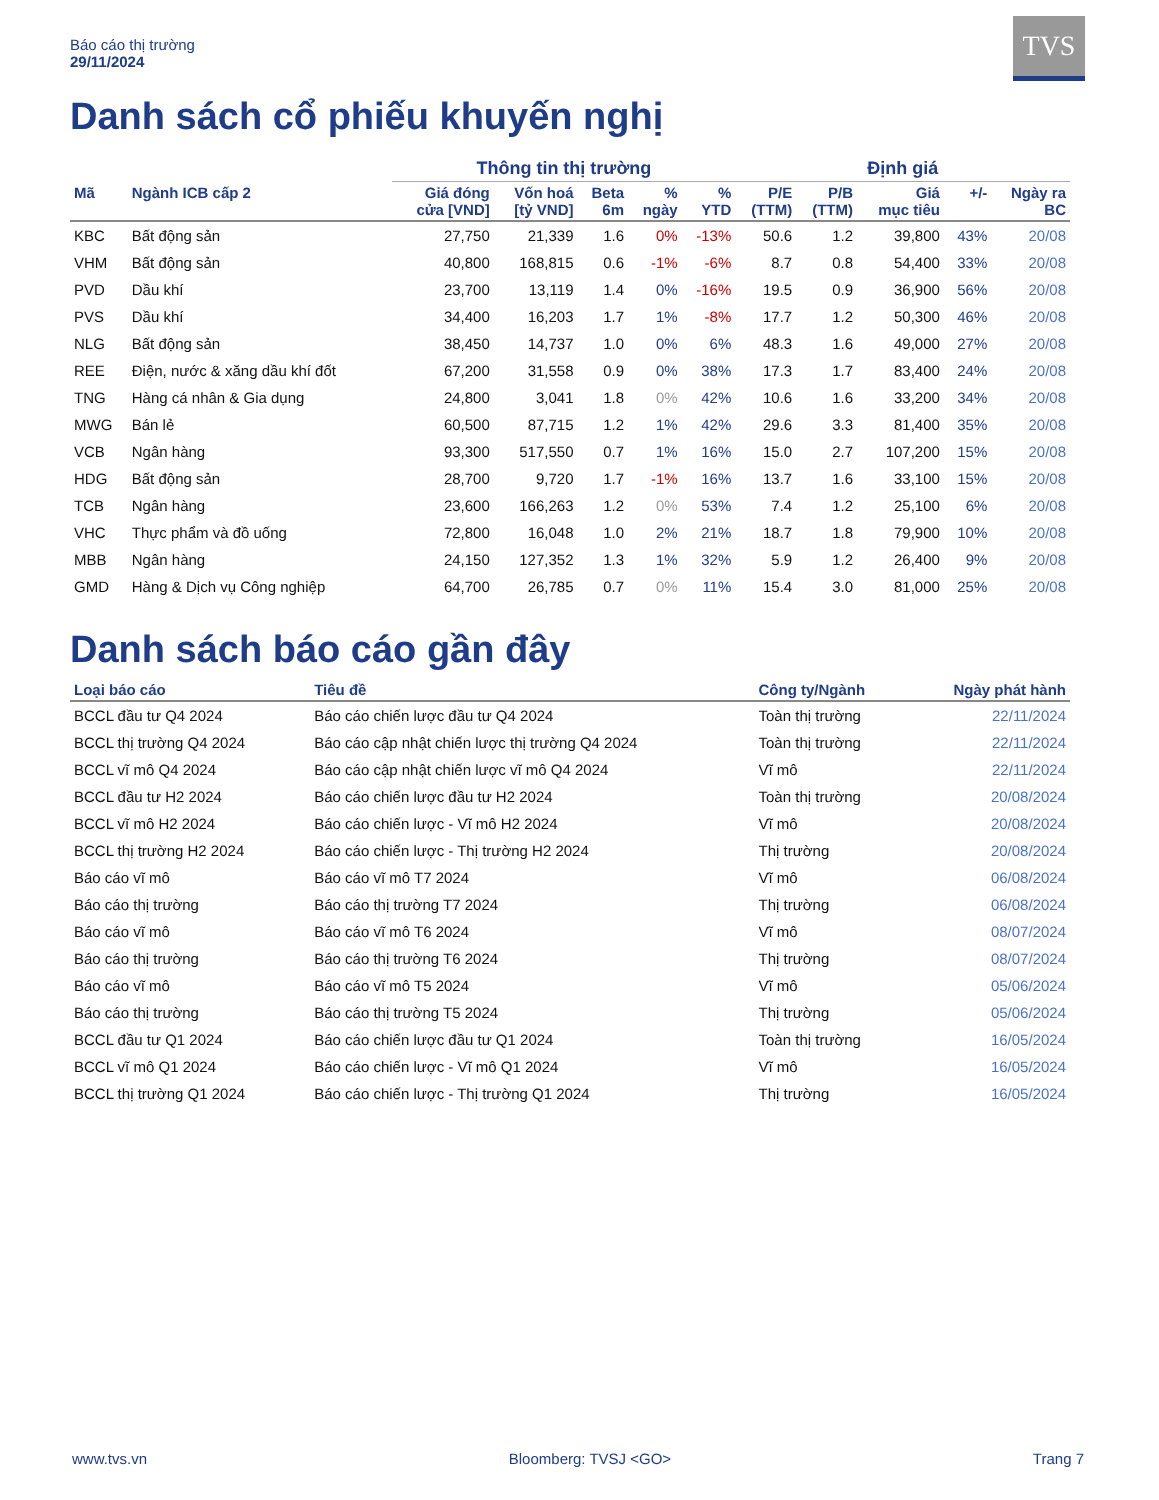Báo cáo thị trường
29/11/2024
TVS
Danh sách cổ phiếu khuyến nghị
| | | Thông tin thị trường | | | | | Định giá | | | | |
| --- | --- | --- | --- | --- | --- | --- | --- | --- | --- | --- | --- |
| Mã | Ngành ICB cấp 2 | Giá đóng cửa [VND] | Vốn hoá [tỷ VND] | Beta 6m | % ngày | % YTD | P/E (TTM) | P/B (TTM) | Giá mục tiêu | +/- | Ngày ra BC |
| KBC | Bất động sản | 27,750 | 21,339 | 1.6 | 0% | -13% | 50.6 | 1.2 | 39,800 | 43% | 20/08 |
| VHM | Bất động sản | 40,800 | 168,815 | 0.6 | -1% | -6% | 8.7 | 0.8 | 54,400 | 33% | 20/08 |
| PVD | Dầu khí | 23,700 | 13,119 | 1.4 | 0% | -16% | 19.5 | 0.9 | 36,900 | 56% | 20/08 |
| PVS | Dầu khí | 34,400 | 16,203 | 1.7 | 1% | -8% | 17.7 | 1.2 | 50,300 | 46% | 20/08 |
| NLG | Bất động sản | 38,450 | 14,737 | 1.0 | 0% | 6% | 48.3 | 1.6 | 49,000 | 27% | 20/08 |
| REE | Điện, nước & xăng dầu khí đốt | 67,200 | 31,558 | 0.9 | 0% | 38% | 17.3 | 1.7 | 83,400 | 24% | 20/08 |
| TNG | Hàng cá nhân & Gia dụng | 24,800 | 3,041 | 1.8 | 0% | 42% | 10.6 | 1.6 | 33,200 | 34% | 20/08 |
| MWG | Bán lẻ | 60,500 | 87,715 | 1.2 | 1% | 42% | 29.6 | 3.3 | 81,400 | 35% | 20/08 |
| VCB | Ngân hàng | 93,300 | 517,550 | 0.7 | 1% | 16% | 15.0 | 2.7 | 107,200 | 15% | 20/08 |
| HDG | Bất động sản | 28,700 | 9,720 | 1.7 | -1% | 16% | 13.7 | 1.6 | 33,100 | 15% | 20/08 |
| TCB | Ngân hàng | 23,600 | 166,263 | 1.2 | 0% | 53% | 7.4 | 1.2 | 25,100 | 6% | 20/08 |
| VHC | Thực phẩm và đồ uống | 72,800 | 16,048 | 1.0 | 2% | 21% | 18.7 | 1.8 | 79,900 | 10% | 20/08 |
| MBB | Ngân hàng | 24,150 | 127,352 | 1.3 | 1% | 32% | 5.9 | 1.2 | 26,400 | 9% | 20/08 |
| GMD | Hàng & Dịch vụ Công nghiệp | 64,700 | 26,785 | 0.7 | 0% | 11% | 15.4 | 3.0 | 81,000 | 25% | 20/08 |
Danh sách báo cáo gần đây
| Loại báo cáo | Tiêu đề | Công ty/Ngành | Ngày phát hành |
| --- | --- | --- | --- |
| BCCL đầu tư Q4 2024 | Báo cáo chiến lược đầu tư Q4 2024 | Toàn thị trường | 22/11/2024 |
| BCCL thị trường Q4 2024 | Báo cáo cập nhật chiến lược thị trường Q4 2024 | Toàn thị trường | 22/11/2024 |
| BCCL vĩ mô Q4 2024 | Báo cáo cập nhật chiến lược vĩ mô Q4 2024 | Vĩ mô | 22/11/2024 |
| BCCL đầu tư H2 2024 | Báo cáo chiến lược đầu tư H2 2024 | Toàn thị trường | 20/08/2024 |
| BCCL vĩ mô H2 2024 | Báo cáo chiến lược - Vĩ mô H2 2024 | Vĩ mô | 20/08/2024 |
| BCCL thị trường H2 2024 | Báo cáo chiến lược - Thị trường H2 2024 | Thị trường | 20/08/2024 |
| Báo cáo vĩ mô | Báo cáo vĩ mô T7 2024 | Vĩ mô | 06/08/2024 |
| Báo cáo thị trường | Báo cáo thị trường T7 2024 | Thị trường | 06/08/2024 |
| Báo cáo vĩ mô | Báo cáo vĩ mô T6 2024 | Vĩ mô | 08/07/2024 |
| Báo cáo thị trường | Báo cáo thị trường T6 2024 | Thị trường | 08/07/2024 |
| Báo cáo vĩ mô | Báo cáo vĩ mô T5 2024 | Vĩ mô | 05/06/2024 |
| Báo cáo thị trường | Báo cáo thị trường T5 2024 | Thị trường | 05/06/2024 |
| BCCL đầu tư Q1 2024 | Báo cáo chiến lược đầu tư Q1 2024 | Toàn thị trường | 16/05/2024 |
| BCCL vĩ mô Q1 2024 | Báo cáo chiến lược - Vĩ mô Q1 2024 | Vĩ mô | 16/05/2024 |
| BCCL thị trường Q1 2024 | Báo cáo chiến lược - Thị trường Q1 2024 | Thị trường | 16/05/2024 |
www.tvs.vn Bloomberg: TVSJ <GO> Trang 7